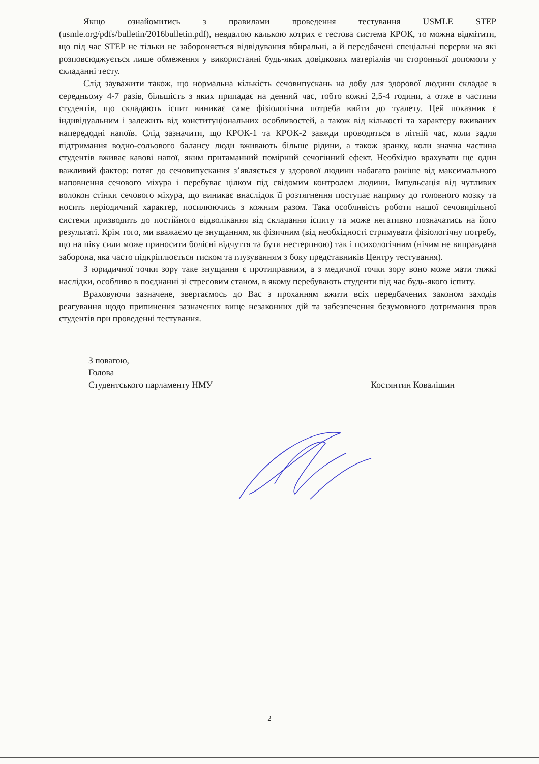Якщо ознайомитись з правилами проведення тестування USMLE STEP (usmle.org/pdfs/bulletin/2016bulletin.pdf), невдалою калькою котрих є тестова система КРОК, то можна відмітити, що під час STEP не тільки не забороняється відвідування вбиральні, а й передбачені спеціальні перерви на які розповсюджується лише обмеження у використанні будь-яких довідкових матеріалів чи сторонньої допомоги у складанні тесту.
Слід зауважити також, що нормальна кількість сечовипускань на добу для здорової людини складає в середньому 4-7 разів, більшість з яких припадає на денний час, тобто кожні 2,5-4 години, а отже в частини студентів, що складають іспит виникає саме фізіологічна потреба вийти до туалету. Цей показник є індивідуальним і залежить від конституціональних особливостей, а також від кількості та характеру вживаних напередодні напоїв. Слід зазначити, що КРОК-1 та КРОК-2 завжди проводяться в літній час, коли задля підтримання водно-сольового балансу люди вживають більше рідини, а також зранку, коли значна частина студентів вживає кавові напої, яким притаманний помірний сечогінний ефект. Необхідно врахувати ще один важливий фактор: потяг до сечовипускання з’являється у здорової людини набагато раніше від максимального наповнення сечового міхура і перебуває цілком під свідомим контролем людини. Імпульсація від чутливих волокон стінки сечового міхура, що виникає внаслідок її розтягнення поступає напряму до головного мозку та носить періодичний характер, посилюючись з кожним разом. Така особливість роботи нашої сечовидільної системи призводить до постійного відволікання від складання іспиту та може негативно позначатись на його результаті. Крім того, ми вважаємо це знущанням, як фізичним (від необхідності стримувати фізіологічну потребу, що на піку сили може приносити болісні відчуття та бути нестерпною) так і психологічним (нічим не виправдана заборона, яка часто підкріплюється тиском та глузуванням з боку представників Центру тестування).
З юридичної точки зору таке знущання є протиправним, а з медичної точки зору воно може мати тяжкі наслідки, особливо в поєднанні зі стресовим станом, в якому перебувають студенти під час будь-якого іспиту.
Враховуючи зазначене, звертаємось до Вас з проханням вжити всіх передбачених законом заходів реагування щодо припинення зазначених вище незаконних дій та забезпечення безумовного дотримання прав студентів при проведенні тестування.
З повагою,
Голова
Студентського парламенту НМУ Костянтин Ковалішин
2